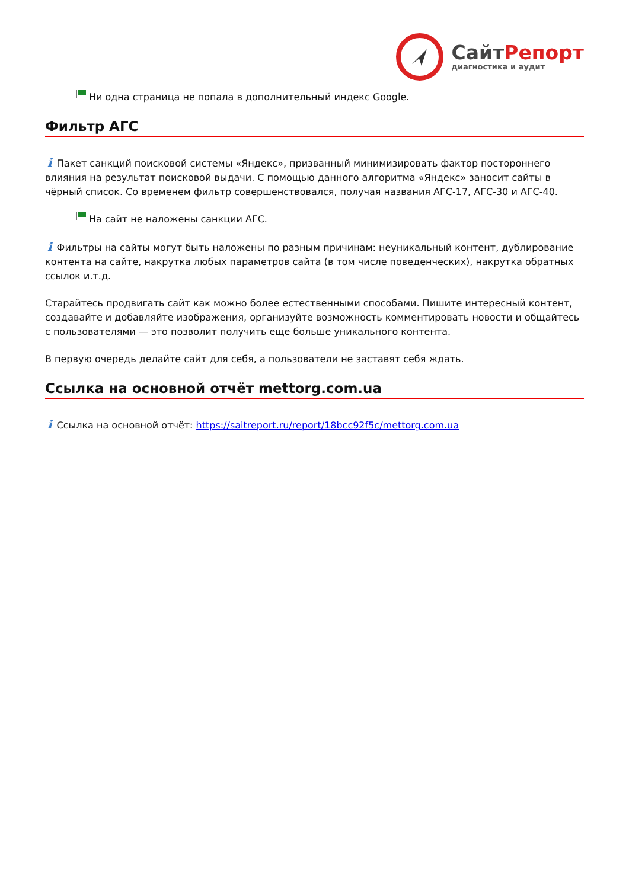СайтРепорт
диагностика и аудит
Ни одна страница не попала в дополнительный индекс Google.
Фильтр АГС
i Пакет санкций поисковой системы «Яндекс», призванный минимизировать фактор постороннего влияния на результат поисковой выдачи. С помощью данного алгоритма «Яндекс» заносит сайты в чёрный список. Со временем фильтр совершенствовался, получая названия АГС-17, АГС-30 и АГС-40.
На сайт не наложены санкции АГС.
i Фильтры на сайты могут быть наложены по разным причинам: неуникальный контент, дублирование контента на сайте, накрутка любых параметров сайта (в том числе поведенческих), накрутка обратных ссылок и.т.д.
Старайтесь продвигать сайт как можно более естественными способами. Пишите интересный контент, создавайте и добавляйте изображения, организуйте возможность комментировать новости и общайтесь с пользователями — это позволит получить еще больше уникального контента.
В первую очередь делайте сайт для себя, а пользователи не заставят себя ждать.
Ссылка на основной отчёт mettorg.com.ua
i Ссылка на основной отчёт: https://saitreport.ru/report/18bcc92f5c/mettorg.com.ua